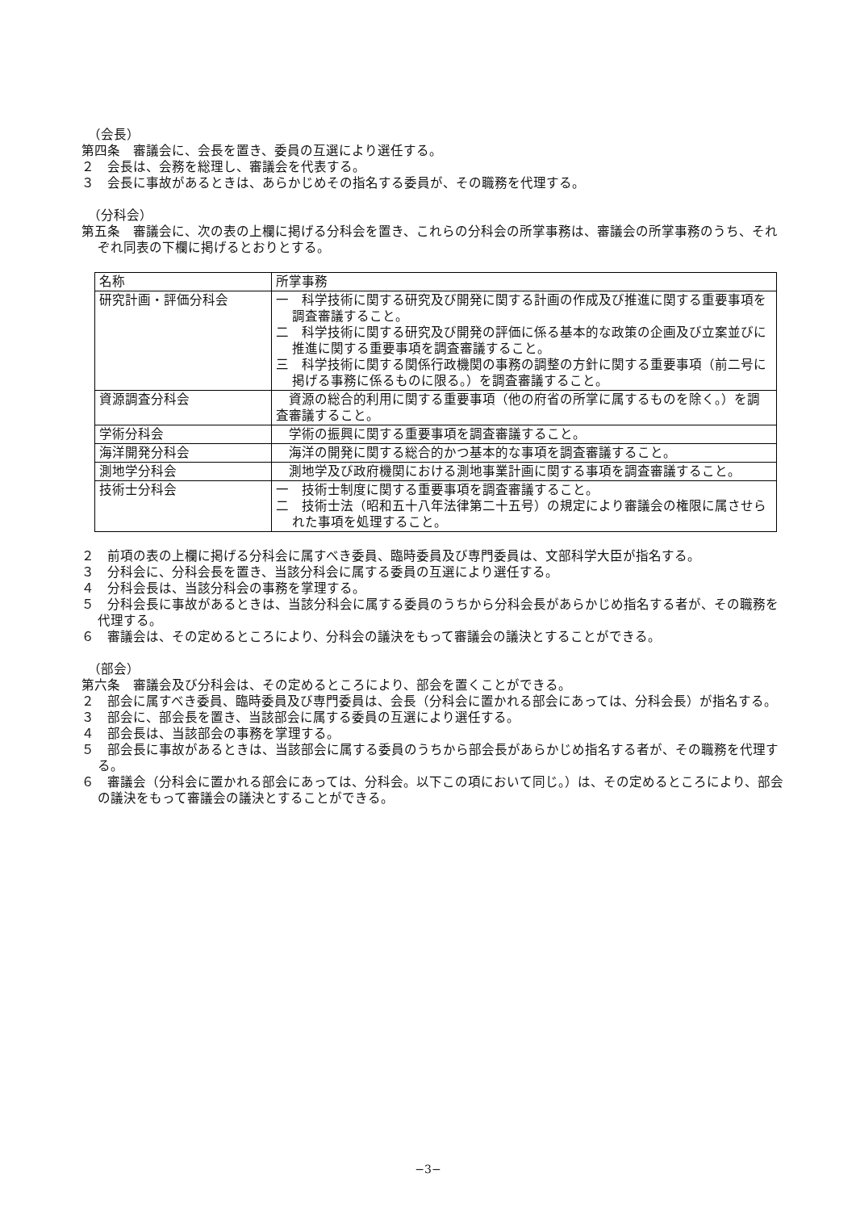（会長）
第四条　審議会に、会長を置き、委員の互選により選任する。
２　会長は、会務を総理し、審議会を代表する。
３　会長に事故があるときは、あらかじめその指名する委員が、その職務を代理する。
（分科会）
第五条　審議会に、次の表の上欄に掲げる分科会を置き、これらの分科会の所掌事務は、審議会の所掌事務のうち、それぞれ同表の下欄に掲げるとおりとする。
| 名称 | 所掌事務 |
| 研究計画・評価分科会 | 一 科学技術に関する研究及び開発に関する計画の作成及び推進に関する重要事項を調査審議すること。 二 科学技術に関する研究及び開発の評価に係る基本的な政策の企画及び立案並びに推進に関する重要事項を調査審議すること。 三 科学技術に関する関係行政機関の事務の調整の方針に関する重要事項（前二号に掲げる事務に係るものに限る。）を調査審議すること。 |
| 資源調査分科会 | 資源の総合的利用に関する重要事項（他の府省の所掌に属するものを除く。）を調査審議すること。 |
| 学術分科会 | 学術の振興に関する重要事項を調査審議すること。 |
| 海洋開発分科会 | 海洋の開発に関する総合的かつ基本的な事項を調査審議すること。 |
| 測地学分科会 | 測地学及び政府機関における測地事業計画に関する事項を調査審議すること。 |
| 技術士分科会 | 一 技術士制度に関する重要事項を調査審議すること。 二 技術士法（昭和五十八年法律第二十五号）の規定により審議会の権限に属させられた事項を処理すること。 |
２　前項の表の上欄に掲げる分科会に属すべき委員、臨時委員及び専門委員は、文部科学大臣が指名する。
３　分科会に、分科会長を置き、当該分科会に属する委員の互選により選任する。
４　分科会長は、当該分科会の事務を掌理する。
５　分科会長に事故があるときは、当該分科会に属する委員のうちから分科会長があらかじめ指名する者が、その職務を代理する。
６　審議会は、その定めるところにより、分科会の議決をもって審議会の議決とすることができる。
（部会）
第六条　審議会及び分科会は、その定めるところにより、部会を置くことができる。
２　部会に属すべき委員、臨時委員及び専門委員は、会長（分科会に置かれる部会にあっては、分科会長）が指名する。
３　部会に、部会長を置き、当該部会に属する委員の互選により選任する。
４　部会長は、当該部会の事務を掌理する。
５　部会長に事故があるときは、当該部会に属する委員のうちから部会長があらかじめ指名する者が、その職務を代理する。
６　審議会（分科会に置かれる部会にあっては、分科会。以下この項において同じ。）は、その定めるところにより、部会の議決をもって審議会の議決とすることができる。
−3−